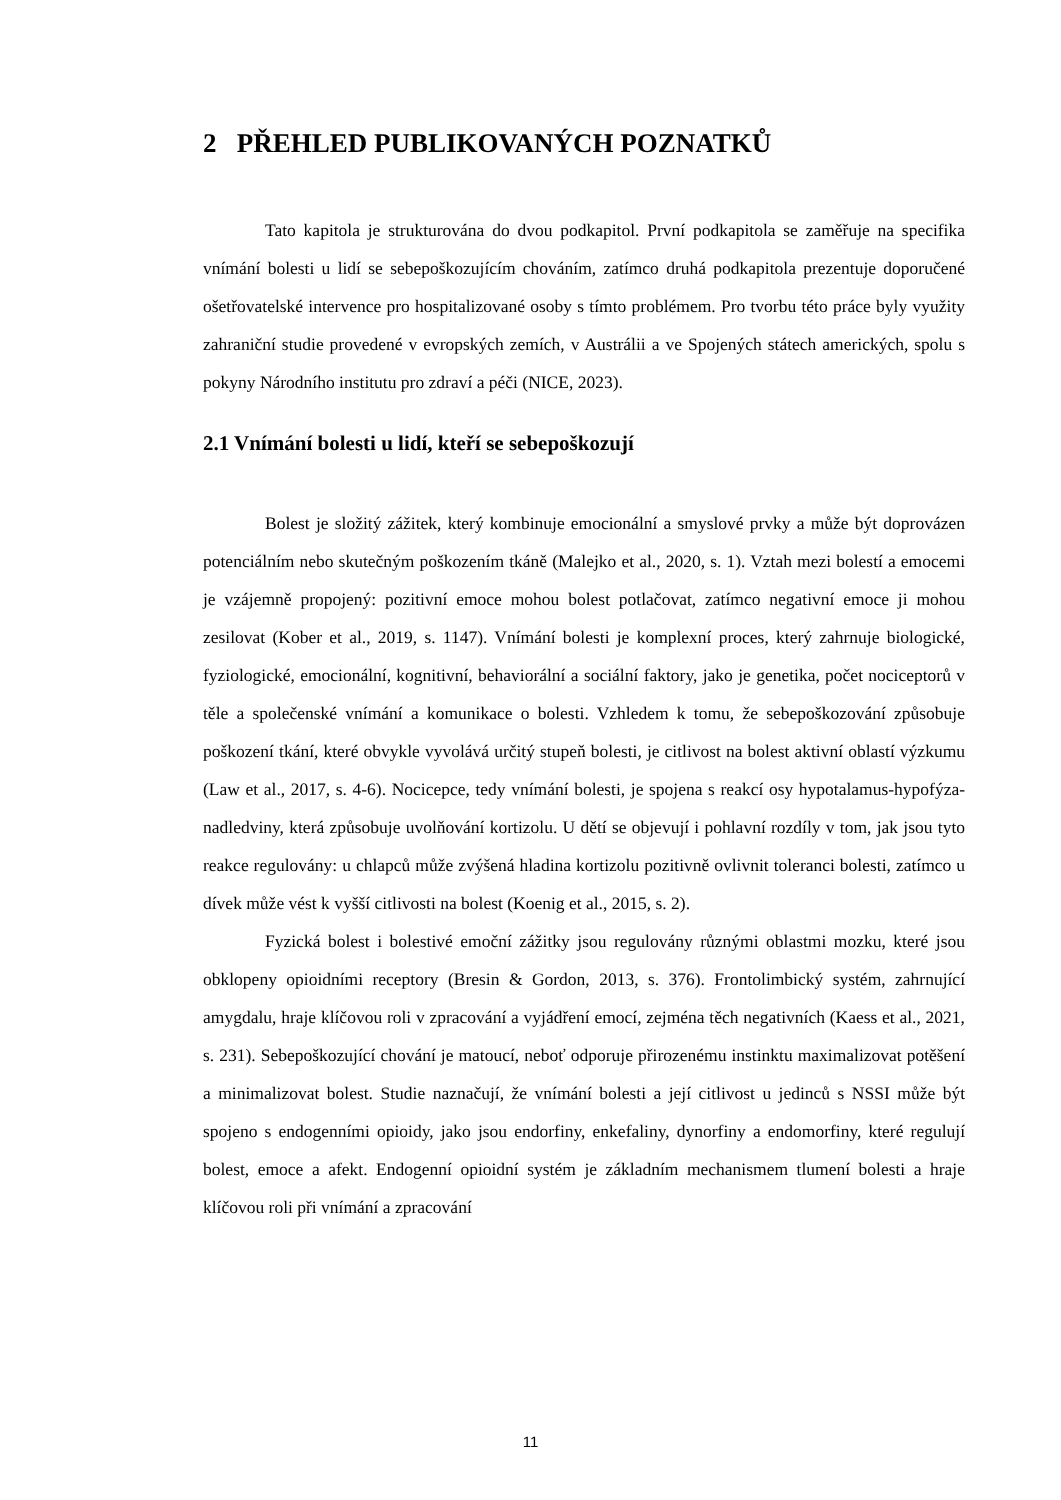2 PŘEHLED PUBLIKOVANÝCH POZNATKŮ
Tato kapitola je strukturována do dvou podkapitol. První podkapitola se zaměřuje na specifika vnímání bolesti u lidí se sebepoškozujícím chováním, zatímco druhá podkapitola prezentuje doporučené ošetřovatelské intervence pro hospitalizované osoby s tímto problémem. Pro tvorbu této práce byly využity zahraniční studie provedené v evropských zemích, v Austrálii a ve Spojených státech amerických, spolu s pokyny Národního institutu pro zdraví a péči (NICE, 2023).
2.1 Vnímání bolesti u lidí, kteří se sebepoškozují
Bolest je složitý zážitek, který kombinuje emocionální a smyslové prvky a může být doprovázen potenciálním nebo skutečným poškozením tkáně (Malejko et al., 2020, s. 1). Vztah mezi bolestí a emocemi je vzájemně propojený: pozitivní emoce mohou bolest potlačovat, zatímco negativní emoce ji mohou zesilovat (Kober et al., 2019, s. 1147). Vnímání bolesti je komplexní proces, který zahrnuje biologické, fyziologické, emocionální, kognitivní, behaviorální a sociální faktory, jako je genetika, počet nociceptorů v těle a společenské vnímání a komunikace o bolesti. Vzhledem k tomu, že sebepoškozování způsobuje poškození tkání, které obvykle vyvolává určitý stupeň bolesti, je citlivost na bolest aktivní oblastí výzkumu (Law et al., 2017, s. 4-6). Nocicepce, tedy vnímání bolesti, je spojena s reakcí osy hypotalamus-hypofýza-nadledviny, která způsobuje uvolňování kortizolu. U dětí se objevují i pohlavní rozdíly v tom, jak jsou tyto reakce regulovány: u chlapců může zvýšená hladina kortizolu pozitivně ovlivnit toleranci bolesti, zatímco u dívek může vést k vyšší citlivosti na bolest (Koenig et al., 2015, s. 2).
Fyzická bolest i bolestivé emoční zážitky jsou regulovány různými oblastmi mozku, které jsou obklopeny opioidními receptory (Bresin & Gordon, 2013, s. 376). Frontolimbický systém, zahrnující amygdalu, hraje klíčovou roli v zpracování a vyjádření emocí, zejména těch negativních (Kaess et al., 2021, s. 231). Sebepoškozující chování je matoucí, neboť odporuje přirozenému instinktu maximalizovat potěšení a minimalizovat bolest. Studie naznačují, že vnímání bolesti a její citlivost u jedinců s NSSI může být spojeno s endogenními opioidy, jako jsou endorfiny, enkefaliny, dynorfiny a endomorfiny, které regulují bolest, emoce a afekt. Endogenní opioidní systém je základním mechanismem tlumení bolesti a hraje klíčovou roli při vnímání a zpracování
11